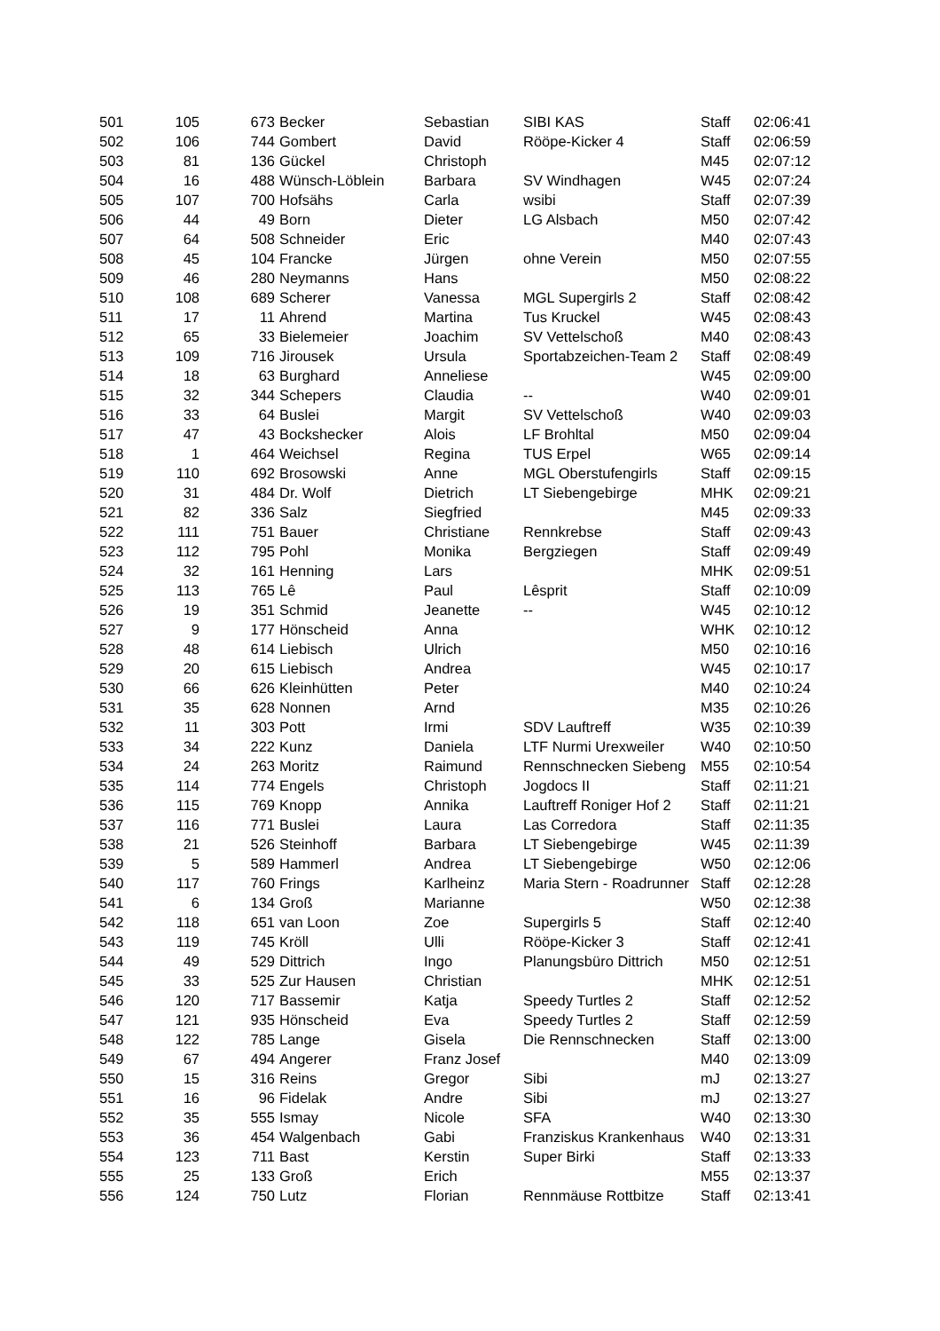| 501 | 105 | 673 | Becker | Sebastian | SIBI KAS | Staff | 02:06:41 |
| 502 | 106 | 744 | Gombert | David | Rööpe-Kicker 4 | Staff | 02:06:59 |
| 503 | 81 | 136 | Gückel | Christoph | | M45 | 02:07:12 |
| 504 | 16 | 488 | Wünsch-Löblein | Barbara | SV Windhagen | W45 | 02:07:24 |
| 505 | 107 | 700 | Hofsähs | Carla | wsibi | Staff | 02:07:39 |
| 506 | 44 | 49 | Born | Dieter | LG Alsbach | M50 | 02:07:42 |
| 507 | 64 | 508 | Schneider | Eric | | M40 | 02:07:43 |
| 508 | 45 | 104 | Francke | Jürgen | ohne Verein | M50 | 02:07:55 |
| 509 | 46 | 280 | Neymanns | Hans | | M50 | 02:08:22 |
| 510 | 108 | 689 | Scherer | Vanessa | MGL Supergirls 2 | Staff | 02:08:42 |
| 511 | 17 | 11 | Ahrend | Martina | Tus Kruckel | W45 | 02:08:43 |
| 512 | 65 | 33 | Bielemeier | Joachim | SV Vettelschoß | M40 | 02:08:43 |
| 513 | 109 | 716 | Jirousek | Ursula | Sportabzeichen-Team 2 | Staff | 02:08:49 |
| 514 | 18 | 63 | Burghard | Anneliese | | W45 | 02:09:00 |
| 515 | 32 | 344 | Schepers | Claudia | -- | W40 | 02:09:01 |
| 516 | 33 | 64 | Buslei | Margit | SV Vettelschoß | W40 | 02:09:03 |
| 517 | 47 | 43 | Bockshecker | Alois | LF Brohltal | M50 | 02:09:04 |
| 518 | 1 | 464 | Weichsel | Regina | TUS Erpel | W65 | 02:09:14 |
| 519 | 110 | 692 | Brosowski | Anne | MGL Oberstufengirls | Staff | 02:09:15 |
| 520 | 31 | 484 | Dr. Wolf | Dietrich | LT Siebengebirge | MHK | 02:09:21 |
| 521 | 82 | 336 | Salz | Siegfried | | M45 | 02:09:33 |
| 522 | 111 | 751 | Bauer | Christiane | Rennkrebse | Staff | 02:09:43 |
| 523 | 112 | 795 | Pohl | Monika | Bergziegen | Staff | 02:09:49 |
| 524 | 32 | 161 | Henning | Lars | | MHK | 02:09:51 |
| 525 | 113 | 765 | Lê | Paul | Lêsprit | Staff | 02:10:09 |
| 526 | 19 | 351 | Schmid | Jeanette | -- | W45 | 02:10:12 |
| 527 | 9 | 177 | Hönscheid | Anna | | WHK | 02:10:12 |
| 528 | 48 | 614 | Liebisch | Ulrich | | M50 | 02:10:16 |
| 529 | 20 | 615 | Liebisch | Andrea | | W45 | 02:10:17 |
| 530 | 66 | 626 | Kleinhütten | Peter | | M40 | 02:10:24 |
| 531 | 35 | 628 | Nonnen | Arnd | | M35 | 02:10:26 |
| 532 | 11 | 303 | Pott | Irmi | SDV Lauftreff | W35 | 02:10:39 |
| 533 | 34 | 222 | Kunz | Daniela | LTF Nurmi Urexweiler | W40 | 02:10:50 |
| 534 | 24 | 263 | Moritz | Raimund | Rennschnecken Siebeng | M55 | 02:10:54 |
| 535 | 114 | 774 | Engels | Christoph | Jogdocs II | Staff | 02:11:21 |
| 536 | 115 | 769 | Knopp | Annika | Lauftreff Roniger Hof 2 | Staff | 02:11:21 |
| 537 | 116 | 771 | Buslei | Laura | Las Corredora | Staff | 02:11:35 |
| 538 | 21 | 526 | Steinhoff | Barbara | LT Siebengebirge | W45 | 02:11:39 |
| 539 | 5 | 589 | Hammerl | Andrea | LT Siebengebirge | W50 | 02:12:06 |
| 540 | 117 | 760 | Frings | Karlheinz | Maria Stern - Roadrunner | Staff | 02:12:28 |
| 541 | 6 | 134 | Groß | Marianne | | W50 | 02:12:38 |
| 542 | 118 | 651 | van Loon | Zoe | Supergirls 5 | Staff | 02:12:40 |
| 543 | 119 | 745 | Kröll | Ulli | Rööpe-Kicker 3 | Staff | 02:12:41 |
| 544 | 49 | 529 | Dittrich | Ingo | Planungsbüro Dittrich | M50 | 02:12:51 |
| 545 | 33 | 525 | Zur Hausen | Christian | | MHK | 02:12:51 |
| 546 | 120 | 717 | Bassemir | Katja | Speedy Turtles 2 | Staff | 02:12:52 |
| 547 | 121 | 935 | Hönscheid | Eva | Speedy Turtles 2 | Staff | 02:12:59 |
| 548 | 122 | 785 | Lange | Gisela | Die Rennschnecken | Staff | 02:13:00 |
| 549 | 67 | 494 | Angerer | Franz Josef | | M40 | 02:13:09 |
| 550 | 15 | 316 | Reins | Gregor | Sibi | mJ | 02:13:27 |
| 551 | 16 | 96 | Fidelak | Andre | Sibi | mJ | 02:13:27 |
| 552 | 35 | 555 | Ismay | Nicole | SFA | W40 | 02:13:30 |
| 553 | 36 | 454 | Walgenbach | Gabi | Franziskus Krankenhaus | W40 | 02:13:31 |
| 554 | 123 | 711 | Bast | Kerstin | Super Birki | Staff | 02:13:33 |
| 555 | 25 | 133 | Groß | Erich | | M55 | 02:13:37 |
| 556 | 124 | 750 | Lutz | Florian | Rennmäuse Rottbitze | Staff | 02:13:41 |